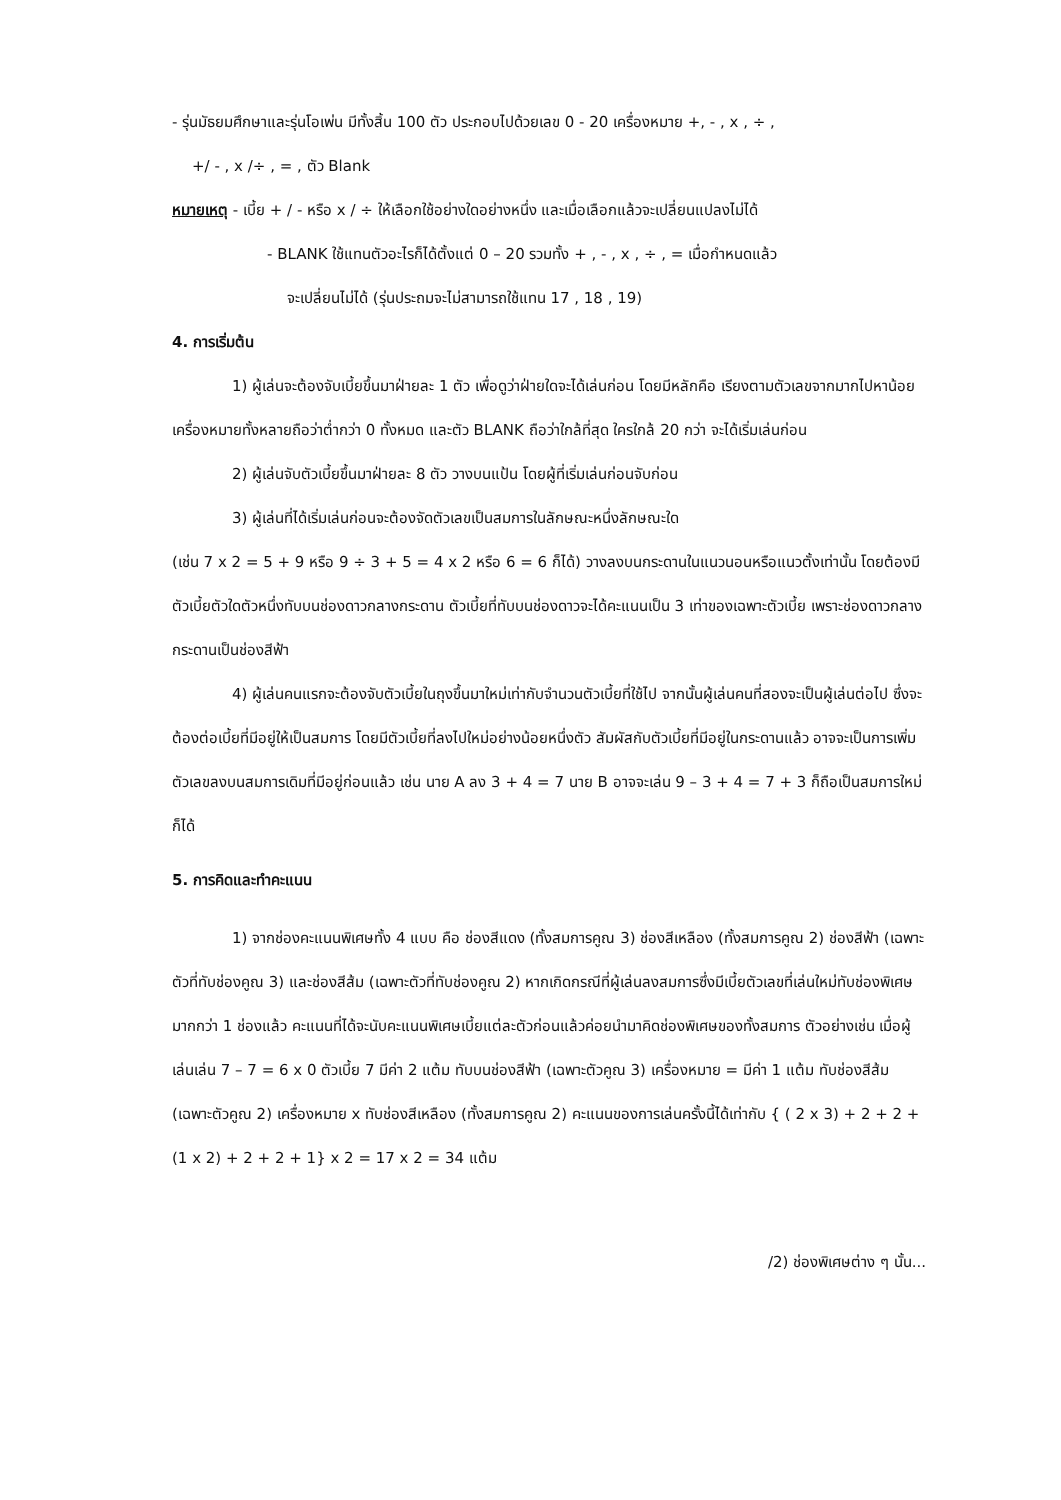- รุ่นมัธยมศึกษาและรุ่นโอเพ่น มีทั้งสิ้น 100 ตัว ประกอบไปด้วยเลข 0 - 20 เครื่องหมาย +, - , x , ÷ ,
+/ - , x /÷ , = , ตัว Blank
หมายเหตุ - เบี้ย + / - หรือ x / ÷ ให้เลือกใช้อย่างใดอย่างหนึ่ง และเมื่อเลือกแล้วจะเปลี่ยนแปลงไม่ได้
- BLANK ใช้แทนตัวอะไรก็ได้ตั้งแต่ 0 – 20 รวมทั้ง + , - , x , ÷ , = เมื่อกำหนดแล้ว
จะเปลี่ยนไม่ได้ (รุ่นประถมจะไม่สามารถใช้แทน 17 , 18 , 19)
4. การเริ่มต้น
1) ผู้เล่นจะต้องจับเบี้ยขึ้นมาฝ่ายละ 1 ตัว เพื่อดูว่าฝ่ายใดจะได้เล่นก่อน โดยมีหลักคือ เรียงตามตัวเลขจากมากไปหาน้อย เครื่องหมายทั้งหลายถือว่าต่ำกว่า 0 ทั้งหมด และตัว BLANK ถือว่าใกล้ที่สุด ใครใกล้ 20 กว่า จะได้เริ่มเล่นก่อน
2) ผู้เล่นจับตัวเบี้ยขึ้นมาฝ่ายละ 8 ตัว วางบนแป้น โดยผู้ที่เริ่มเล่นก่อนจับก่อน
3) ผู้เล่นที่ได้เริ่มเล่นก่อนจะต้องจัดตัวเลขเป็นสมการในลักษณะหนึ่งลักษณะใด
(เช่น 7 x 2 = 5 + 9 หรือ 9 ÷ 3 + 5 = 4 x 2 หรือ 6 = 6 ก็ได้) วางลงบนกระดานในแนวนอนหรือแนวตั้งเท่านั้น โดยต้องมีตัวเบี้ยตัวใดตัวหนึ่งทับบนช่องดาวกลางกระดาน ตัวเบี้ยที่ทับบนช่องดาวจะได้คะแนนเป็น 3 เท่าของเฉพาะตัวเบี้ย เพราะช่องดาวกลางกระดานเป็นช่องสีฟ้า
4) ผู้เล่นคนแรกจะต้องจับตัวเบี้ยในถุงขึ้นมาใหม่เท่ากับจำนวนตัวเบี้ยที่ใช้ไป จากนั้นผู้เล่นคนที่สองจะเป็นผู้เล่นต่อไป ซึ่งจะต้องต่อเบี้ยที่มีอยู่ให้เป็นสมการ โดยมีตัวเบี้ยที่ลงไปใหม่อย่างน้อยหนึ่งตัว สัมผัสกับตัวเบี้ยที่มีอยู่ในกระดานแล้ว อาจจะเป็นการเพิ่มตัวเลขลงบนสมการเดิมที่มีอยู่ก่อนแล้ว เช่น นาย A ลง 3 + 4 = 7 นาย B อาจจะเล่น 9 – 3 + 4 = 7 + 3 ก็ถือเป็นสมการใหม่ก็ได้
5. การคิดและทำคะแนน
1) จากช่องคะแนนพิเศษทั้ง 4 แบบ คือ ช่องสีแดง (ทั้งสมการคูณ 3) ช่องสีเหลือง (ทั้งสมการคูณ 2) ช่องสีฟ้า (เฉพาะตัวที่ทับช่องคูณ 3) และช่องสีส้ม (เฉพาะตัวที่ทับช่องคูณ 2) หากเกิดกรณีที่ผู้เล่นลงสมการซึ่งมีเบี้ยตัวเลขที่เล่นใหม่ทับช่องพิเศษมากกว่า 1 ช่องแล้ว คะแนนที่ได้จะนับคะแนนพิเศษเบี้ยแต่ละตัวก่อนแล้วค่อยนำมาคิดช่องพิเศษของทั้งสมการ ตัวอย่างเช่น เมื่อผู้เล่นเล่น 7 – 7 = 6 x 0 ตัวเบี้ย 7 มีค่า 2 แต้ม ทับบนช่องสีฟ้า (เฉพาะตัวคูณ 3) เครื่องหมาย = มีค่า 1 แต้ม ทับช่องสีส้ม (เฉพาะตัวคูณ 2) เครื่องหมาย x ทับช่องสีเหลือง (ทั้งสมการคูณ 2) คะแนนของการเล่นครั้งนี้ได้เท่ากับ { ( 2 x 3) + 2 + 2 + (1 x 2) + 2 + 2 + 1} x 2 = 17 x 2 = 34 แต้ม
/2) ช่องพิเศษต่าง ๆ นั้น...